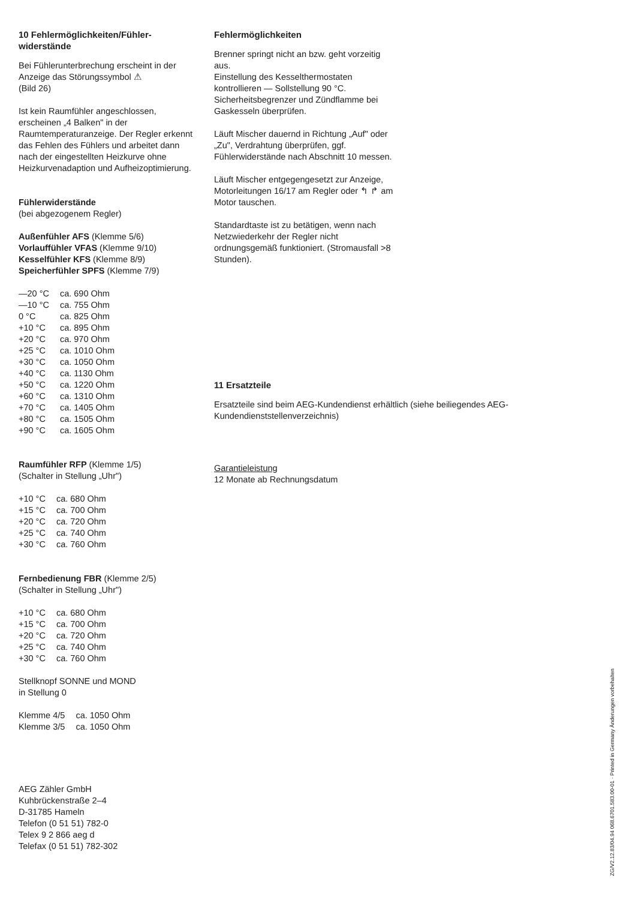10 Fehlermöglichkeiten/Fühler­widerstände
Bei Fühlerunterbrechung erscheint in der Anzeige das Störungssymbol ⚠
(Bild 26)
Ist kein Raumfühler angeschlossen, erscheinen „4 Balken" in der Raumtemperaturanzeige. Der Regler erkennt das Fehlen des Fühlers und arbeitet dann nach der eingestellten Heizkurve ohne Heizkurvenadaption und Aufheizoptimierung.
Fühlerwiderstände
(bei abgezogenem Regler)
Außenfühler AFS (Klemme 5/6)
Vorlauffühler VFAS (Klemme 9/10)
Kesselfühler KFS (Klemme 8/9)
Speicherfühler SPFS (Klemme 7/9)
| —20 °C | ca. 690 Ohm |
| —10 °C | ca. 755 Ohm |
| 0 °C | ca. 825 Ohm |
| +10 °C | ca. 895 Ohm |
| +20 °C | ca. 970 Ohm |
| +25 °C | ca. 1010 Ohm |
| +30 °C | ca. 1050 Ohm |
| +40 °C | ca. 1130 Ohm |
| +50 °C | ca. 1220 Ohm |
| +60 °C | ca. 1310 Ohm |
| +70 °C | ca. 1405 Ohm |
| +80 °C | ca. 1505 Ohm |
| +90 °C | ca. 1605 Ohm |
Raumfühler RFP (Klemme 1/5)
(Schalter in Stellung „Uhr")
| +10 °C | ca. 680 Ohm |
| +15 °C | ca. 700 Ohm |
| +20 °C | ca. 720 Ohm |
| +25 °C | ca. 740 Ohm |
| +30 °C | ca. 760 Ohm |
Fernbedienung FBR (Klemme 2/5)
(Schalter in Stellung „Uhr")
| +10 °C | ca. 680 Ohm |
| +15 °C | ca. 700 Ohm |
| +20 °C | ca. 720 Ohm |
| +25 °C | ca. 740 Ohm |
| +30 °C | ca. 760 Ohm |
Stellknopf SONNE und MOND
in Stellung 0
| Klemme 4/5 | ca. 1050 Ohm |
| Klemme 3/5 | ca. 1050 Ohm |
AEG Zähler GmbH
Kuhbrückenstraße 2–4
D-31785 Hameln
Telefon (0 51 51) 782-0
Telex 9 2 866 aeg d
Telefax (0 51 51) 782-302
Fehlermöglichkeiten
Brenner springt nicht an bzw. geht vorzeitig aus.
Einstellung des Kesselthermostaten kontrollieren — Sollstellung 90 °C.
Sicherheitsbegrenzer und Zündflamme bei Gaskesseln überprüfen.
Läuft Mischer dauernd in Richtung „Auf" oder „Zu", Verdrahtung überprüfen, ggf. Fühlerwiderstände nach Abschnitt 10 messen.
Läuft Mischer entgegengesetzt zur Anzeige, Motorleitungen 16/17 am Regler oder ↰ ↱ am Motor tauschen.
Standardtaste ist zu betätigen, wenn nach Netzwiederkehr der Regler nicht ordnungsgemäß funktioniert. (Stromausfall >8 Stunden).
11 Ersatzteile
Ersatzteile sind beim AEG-Kundendienst erhältlich (siehe beiliegendes AEG-Kundendienststellenverzeichnis)
Garantieleistung
12 Monate ab Rechnungsdatum
ZG/V2.12.83/04.94 068.6701.583.00-01 · Printed in Germany Änderungen vorbehalten